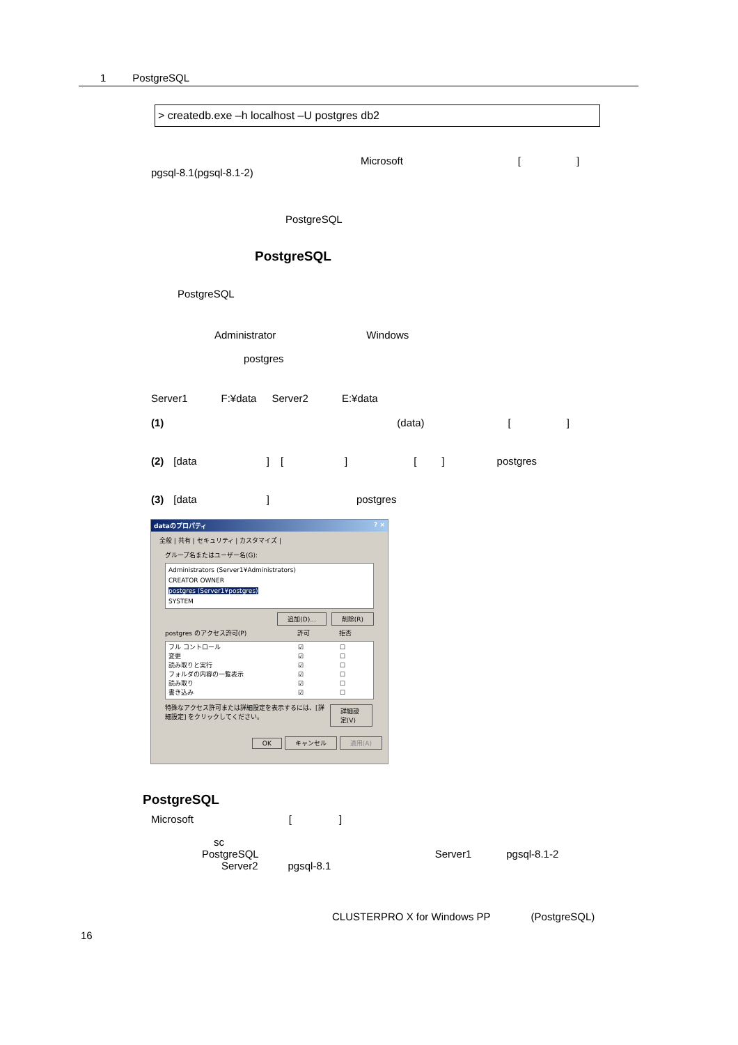1 PostgreSQL
> createdb.exe –h localhost –U postgres db2
Microsoft []
pgsql-8.1(pgsql-8.1-2)
PostgreSQL
PostgreSQL
PostgreSQL
Administrator Windows
postgres
Server1 F:¥data Server2 E:¥data
(1) (data) []
(2) [data] [] [] postgres
(3) [data] postgres
dataのプロパティ? ×
全般 | 共有 | セキュリティ | カスタマイズ |
グループ名またはユーザー名(G):
Administrators (Server1¥Administrators)
CREATOR OWNER
postgres (Server1¥postgres)
SYSTEM
追加(D)... 削除(R)
postgres のアクセス許可(P) 許可 拒否
フル コントロール ☑ ☐
変更 ☑ ☐
読み取りと実行 ☑ ☐
フォルダの内容の一覧表示 ☑ ☐
読み取り ☑ ☐
書き込み ☑ ☐
特殊なアクセス許可または詳細設定を表示するには、[詳細設定] をクリックしてください。 詳細設定(V)
OK キャンセル 適用(A)
PostgreSQL
Microsoft []
sc
PostgreSQL Server1 pgsql-8.1-2
Server2 pgsql-8.1
CLUSTERPRO X for Windows PP (PostgreSQL)
16